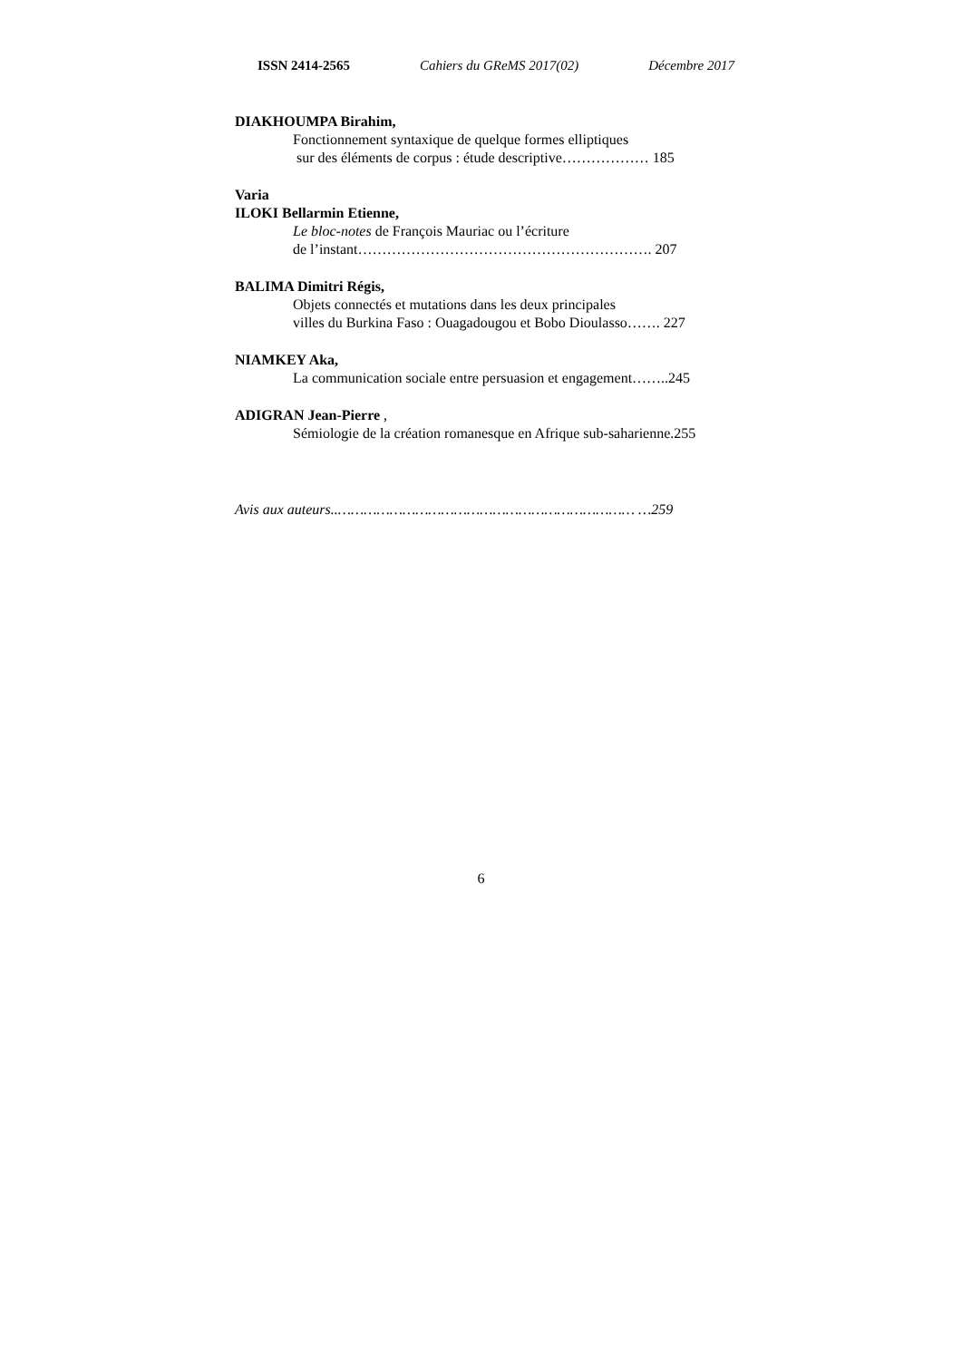ISSN 2414-2565 Cahiers du GReMS 2017(02) Décembre 2017
DIAKHOUMPA Birahim,
Fonctionnement syntaxique de quelque formes elliptiques
sur des éléments de corpus : étude descriptive……………… 185
Varia
ILOKI Bellarmin Etienne,
Le bloc-notes de François Mauriac ou l’écriture
de l’instant……………………………………………………. 207
BALIMA Dimitri Régis,
Objets connectés et mutations dans les deux principales
villes du Burkina Faso : Ouagadougou et Bobo Dioulasso……. 227
NIAMKEY Aka,
La communication sociale entre persuasion et engagement……..245
ADIGRAN Jean-Pierre ,
Sémiologie de la création romanesque en Afrique sub-saharienne.255
Avis aux auteurs..…………………………………………………………… …259
6